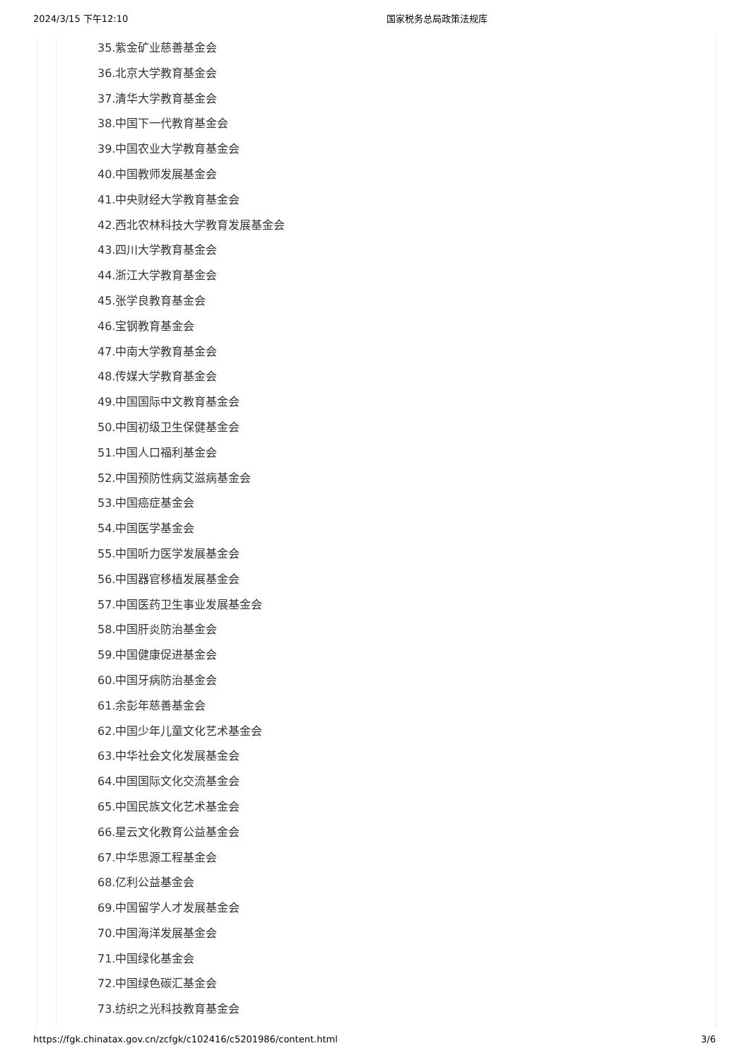2024/3/15 下午12:10 国家税务总局政策法规库
35.紫金矿业慈善基金会
36.北京大学教育基金会
37.清华大学教育基金会
38.中国下一代教育基金会
39.中国农业大学教育基金会
40.中国教师发展基金会
41.中央财经大学教育基金会
42.西北农林科技大学教育发展基金会
43.四川大学教育基金会
44.浙江大学教育基金会
45.张学良教育基金会
46.宝钢教育基金会
47.中南大学教育基金会
48.传媒大学教育基金会
49.中国国际中文教育基金会
50.中国初级卫生保健基金会
51.中国人口福利基金会
52.中国预防性病艾滋病基金会
53.中国癌症基金会
54.中国医学基金会
55.中国听力医学发展基金会
56.中国器官移植发展基金会
57.中国医药卫生事业发展基金会
58.中国肝炎防治基金会
59.中国健康促进基金会
60.中国牙病防治基金会
61.余彭年慈善基金会
62.中国少年儿童文化艺术基金会
63.中华社会文化发展基金会
64.中国国际文化交流基金会
65.中国民族文化艺术基金会
66.星云文化教育公益基金会
67.中华思源工程基金会
68.亿利公益基金会
69.中国留学人才发展基金会
70.中国海洋发展基金会
71.中国绿化基金会
72.中国绿色碳汇基金会
73.纺织之光科技教育基金会
https://fgk.chinatax.gov.cn/zcfgk/c102416/c5201986/content.html 3/6